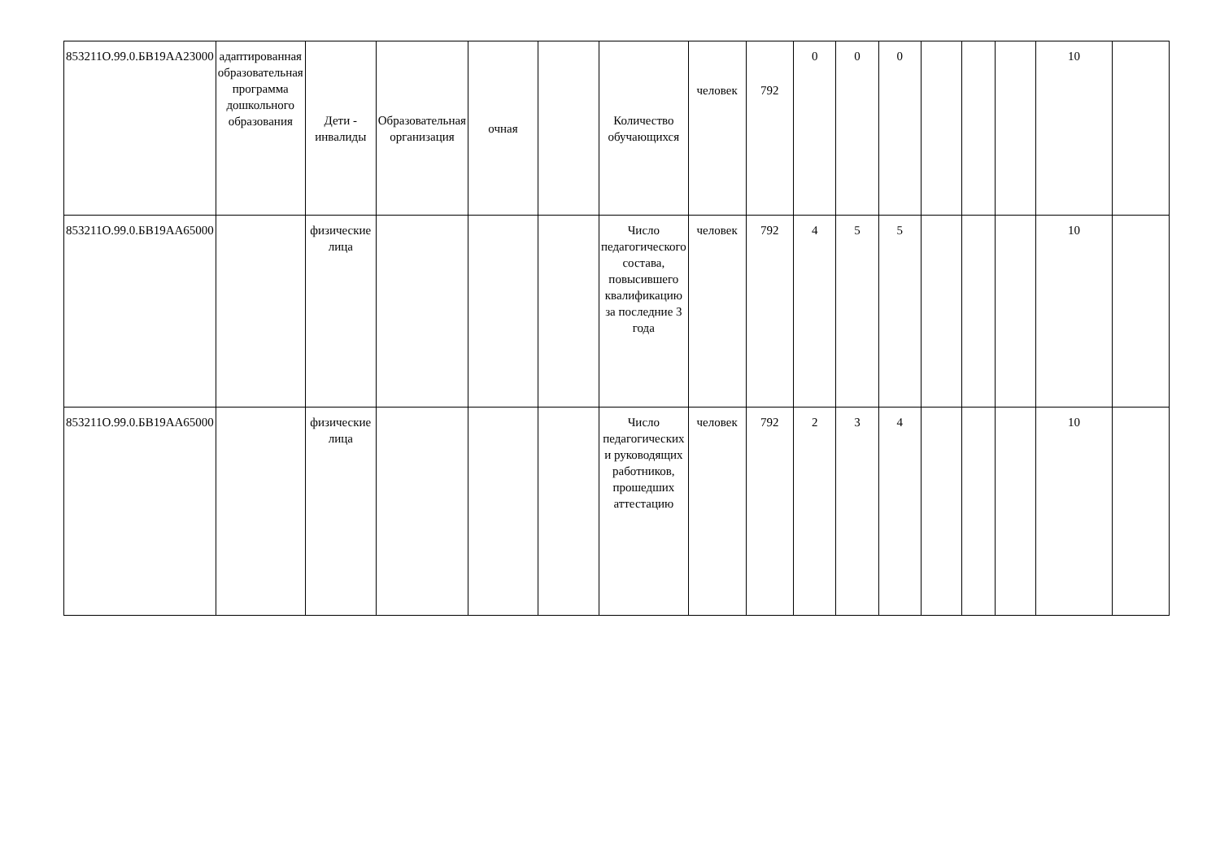| 853211О.99.0.БВ19АА23000 | адаптированная образовательная программа дошкольного образования | Дети - инвалиды | Образовательная организация | очная | | Количество обучающихся | человек | 792 | 0 | 0 | 0 | | | | 10 | |
| 853211О.99.0.БВ19АА65000 | | физические лица | | | | Число педагогического состава, повысившего квалификацию за последние 3 года | человек | 792 | 4 | 5 | 5 | | | | 10 | |
| 853211О.99.0.БВ19АА65000 | | физические лица | | | | Число педагогических и руководящих работников, прошедших аттестацию | человек | 792 | 2 | 3 | 4 | | | | 10 | |